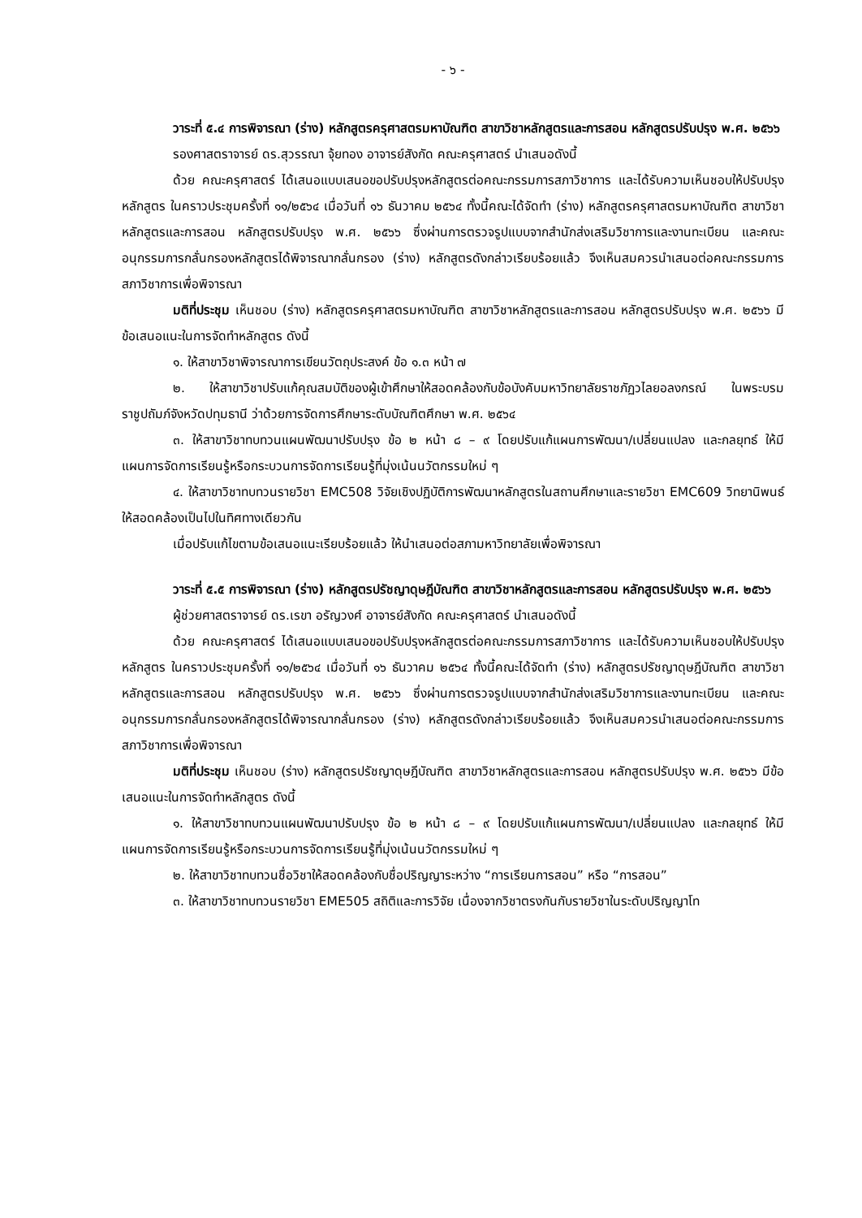- ๖ -
วาระที่ ๕.๔ การพิจารณา (ร่าง) หลักสูตรครุศาสตรมหาบัณฑิต สาขาวิชาหลักสูตรและการสอน หลักสูตรปรับปรุง พ.ศ. ๒๕๖๖
รองศาสตราจารย์ ดร.สุวรรณา จุ้ยทอง อาจารย์สังกัด คณะครุศาสตร์ นำเสนอดังนี้
ด้วย คณะครุศาสตร์ ได้เสนอแบบเสนอขอปรับปรุงหลักสูตรต่อคณะกรรมการสภาวิชาการ และได้รับความเห็นชอบให้ปรับปรุงหลักสูตร ในคราวประชุมครั้งที่ ๑๑/๒๕๖๔ เมื่อวันที่ ๑๖ ธันวาคม ๒๕๖๔ ทั้งนี้คณะได้จัดทำ (ร่าง) หลักสูตรครุศาสตรมหาบัณฑิต สาขาวิชาหลักสูตรและการสอน หลักสูตรปรับปรุง พ.ศ. ๒๕๖๖ ซึ่งผ่านการตรวจรูปแบบจากสำนักส่งเสริมวิชาการและงานทะเบียน และคณะอนุกรรมการกลั่นกรองหลักสูตรได้พิจารณากลั่นกรอง (ร่าง) หลักสูตรดังกล่าวเรียบร้อยแล้ว จึงเห็นสมควรนำเสนอต่อคณะกรรมการสภาวิชาการเพื่อพิจารณา
มติที่ประชุม เห็นชอบ (ร่าง) หลักสูตรครุศาสตรมหาบัณฑิต สาขาวิชาหลักสูตรและการสอน หลักสูตรปรับปรุง พ.ศ. ๒๕๖๖ มีข้อเสนอแนะในการจัดทำหลักสูตร ดังนี้
๑. ให้สาขาวิชาพิจารณาการเขียนวัตถุประสงค์ ข้อ ๑.๓ หน้า ๗
๒. ให้สาขาวิชาปรับแก้คุณสมบัติของผู้เข้าศึกษาให้สอดคล้องกับข้อบังคับมหาวิทยาลัยราชภัฏวไลยอลงกรณ์ ในพระบรมราชูปถัมภ์จังหวัดปทุมธานี ว่าด้วยการจัดการศึกษาระดับบัณฑิตศึกษา พ.ศ. ๒๕๖๔
๓. ให้สาขาวิชาทบทวนแผนพัฒนาปรับปรุง ข้อ ๒ หน้า ๘ – ๙ โดยปรับแก้แผนการพัฒนา/เปลี่ยนแปลง และกลยุทธ์ ให้มีแผนการจัดการเรียนรู้หรือกระบวนการจัดการเรียนรู้ที่มุ่งเน้นนวัตกรรมใหม่ ๆ
๔. ให้สาขาวิชาทบทวนรายวิชา EMC508 วิจัยเชิงปฏิบัติการพัฒนาหลักสูตรในสถานศึกษาและรายวิชา EMC609 วิทยานิพนธ์ ให้สอดคล้องเป็นไปในทิศทางเดียวกัน
เมื่อปรับแก้ไขตามข้อเสนอแนะเรียบร้อยแล้ว ให้นำเสนอต่อสภามหาวิทยาลัยเพื่อพิจารณา
วาระที่ ๕.๕ การพิจารณา (ร่าง) หลักสูตรปรัชญาดุษฎีบัณฑิต สาขาวิชาหลักสูตรและการสอน หลักสูตรปรับปรุง พ.ศ. ๒๕๖๖
ผู้ช่วยศาสตราจารย์ ดร.เรขา อรัญวงศ์ อาจารย์สังกัด คณะครุศาสตร์ นำเสนอดังนี้
ด้วย คณะครุศาสตร์ ได้เสนอแบบเสนอขอปรับปรุงหลักสูตรต่อคณะกรรมการสภาวิชาการ และได้รับความเห็นชอบให้ปรับปรุงหลักสูตร ในคราวประชุมครั้งที่ ๑๑/๒๕๖๔ เมื่อวันที่ ๑๖ ธันวาคม ๒๕๖๔ ทั้งนี้คณะได้จัดทำ (ร่าง) หลักสูตรปรัชญาดุษฎีบัณฑิต สาขาวิชาหลักสูตรและการสอน หลักสูตรปรับปรุง พ.ศ. ๒๕๖๖ ซึ่งผ่านการตรวจรูปแบบจากสำนักส่งเสริมวิชาการและงานทะเบียน และคณะอนุกรรมการกลั่นกรองหลักสูตรได้พิจารณากลั่นกรอง (ร่าง) หลักสูตรดังกล่าวเรียบร้อยแล้ว จึงเห็นสมควรนำเสนอต่อคณะกรรมการสภาวิชาการเพื่อพิจารณา
มติที่ประชุม เห็นชอบ (ร่าง) หลักสูตรปรัชญาดุษฎีบัณฑิต สาขาวิชาหลักสูตรและการสอน หลักสูตรปรับปรุง พ.ศ. ๒๕๖๖ มีข้อเสนอแนะในการจัดทำหลักสูตร ดังนี้
๑. ให้สาขาวิชาทบทวนแผนพัฒนาปรับปรุง ข้อ ๒ หน้า ๘ – ๙ โดยปรับแก้แผนการพัฒนา/เปลี่ยนแปลง และกลยุทธ์ ให้มีแผนการจัดการเรียนรู้หรือกระบวนการจัดการเรียนรู้ที่มุ่งเน้นนวัตกรรมใหม่ ๆ
๒. ให้สาขาวิชาทบทวนชื่อวิชาให้สอดคล้องกับชื่อปริญญาระหว่าง “การเรียนการสอน” หรือ “การสอน”
๓. ให้สาขาวิชาทบทวนรายวิชา EME505 สถิติและการวิจัย เนื่องจากวิชาตรงกันกับรายวิชาในระดับปริญญาโท